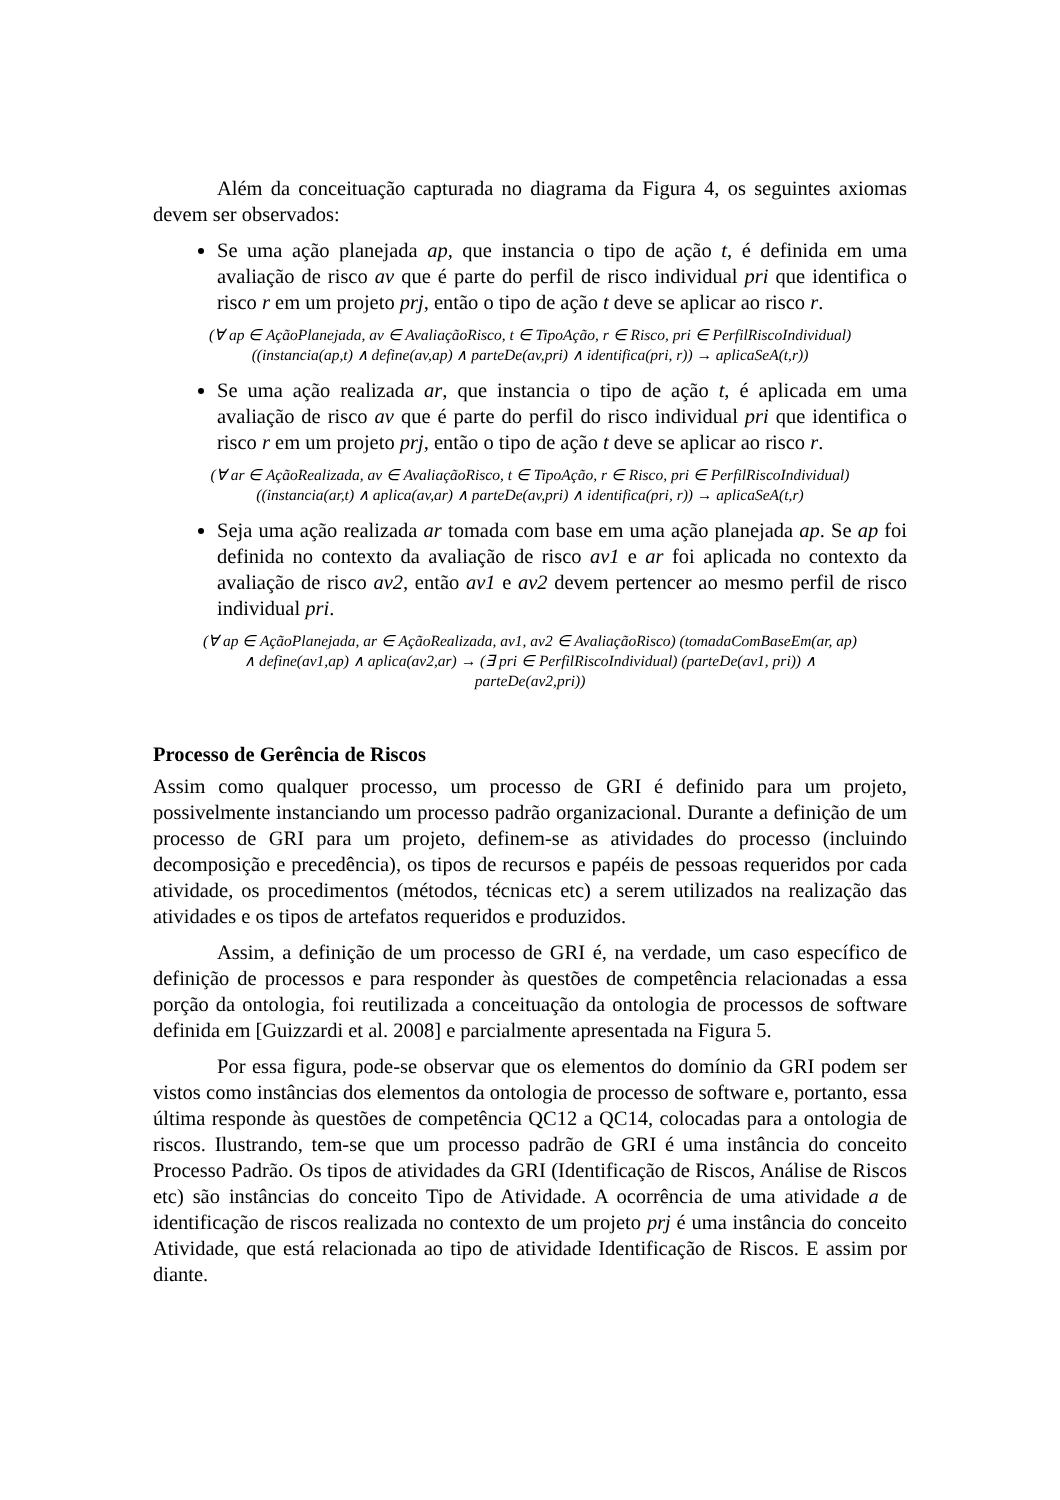Além da conceituação capturada no diagrama da Figura 4, os seguintes axiomas devem ser observados:
Se uma ação planejada ap, que instancia o tipo de ação t, é definida em uma avaliação de risco av que é parte do perfil de risco individual pri que identifica o risco r em um projeto prj, então o tipo de ação t deve se aplicar ao risco r.
(∀ ap ∈ AçãoPlanejada, av ∈ AvaliaçãoRisco, t ∈ TipoAção, r ∈ Risco, pri ∈ PerfilRiscoIndividual)
((instancia(ap,t) ∧ define(av,ap) ∧ parteDe(av,pri) ∧ identifica(pri, r)) → aplicaSeA(t,r))
Se uma ação realizada ar, que instancia o tipo de ação t, é aplicada em uma avaliação de risco av que é parte do perfil do risco individual pri que identifica o risco r em um projeto prj, então o tipo de ação t deve se aplicar ao risco r.
(∀ ar ∈ AçãoRealizada, av ∈ AvaliaçãoRisco, t ∈ TipoAção, r ∈ Risco, pri ∈ PerfilRiscoIndividual)
((instancia(ar,t) ∧ aplica(av,ar) ∧ parteDe(av,pri) ∧ identifica(pri, r)) → aplicaSeA(t,r)
Seja uma ação realizada ar tomada com base em uma ação planejada ap. Se ap foi definida no contexto da avaliação de risco av1 e ar foi aplicada no contexto da avaliação de risco av2, então av1 e av2 devem pertencer ao mesmo perfil de risco individual pri.
(∀ ap ∈ AçãoPlanejada, ar ∈ AçãoRealizada, av1, av2 ∈ AvaliaçãoRisco) (tomadaComBaseEm(ar, ap)
∧ define(av1,ap) ∧ aplica(av2,ar) → (∃ pri ∈ PerfilRiscoIndividual) (parteDe(av1, pri)) ∧
parteDe(av2,pri))
Processo de Gerência de Riscos
Assim como qualquer processo, um processo de GRI é definido para um projeto, possivelmente instanciando um processo padrão organizacional. Durante a definição de um processo de GRI para um projeto, definem-se as atividades do processo (incluindo decomposição e precedência), os tipos de recursos e papéis de pessoas requeridos por cada atividade, os procedimentos (métodos, técnicas etc) a serem utilizados na realização das atividades e os tipos de artefatos requeridos e produzidos.
Assim, a definição de um processo de GRI é, na verdade, um caso específico de definição de processos e para responder às questões de competência relacionadas a essa porção da ontologia, foi reutilizada a conceituação da ontologia de processos de software definida em [Guizzardi et al. 2008] e parcialmente apresentada na Figura 5.
Por essa figura, pode-se observar que os elementos do domínio da GRI podem ser vistos como instâncias dos elementos da ontologia de processo de software e, portanto, essa última responde às questões de competência QC12 a QC14, colocadas para a ontologia de riscos. Ilustrando, tem-se que um processo padrão de GRI é uma instância do conceito Processo Padrão. Os tipos de atividades da GRI (Identificação de Riscos, Análise de Riscos etc) são instâncias do conceito Tipo de Atividade. A ocorrência de uma atividade a de identificação de riscos realizada no contexto de um projeto prj é uma instância do conceito Atividade, que está relacionada ao tipo de atividade Identificação de Riscos. E assim por diante.